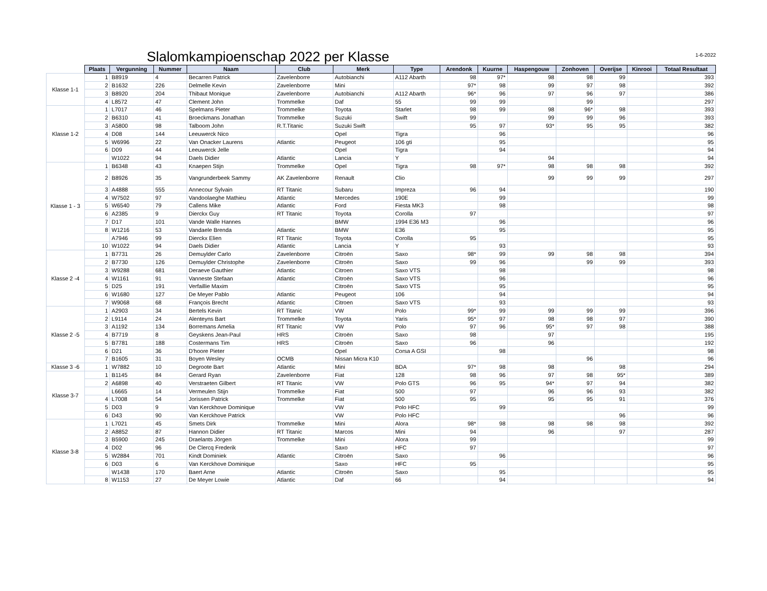Slalomkampioenschap 2022 per Klasse
1-6-2022
| | Plaats | Vergunning | Nummer | Naam | Club | Merk | Type | Arendonk | Kuurne | Haspengouw | Zonhoven | Overijse | Kinrooi | Totaal Resultaat |
| --- | --- | --- | --- | --- | --- | --- | --- | --- | --- | --- | --- | --- | --- | --- |
| Klasse 1-1 | 1 | B8919 | 4 | Becarren Patrick | Zavelenborre | Autobianchi | A112 Abarth | 98 | 97* | 98 | 98 | 99 | | 393 |
| | 2 | B1632 | 226 | Delmelle Kevin | Zavelenborre | Mini | | 97* | 98 | 99 | 97 | 98 | | 392 |
| | 3 | B8920 | 204 | Thibaut Monique | Zavelenborre | Autobianchi | A112 Abarth | 96* | 96 | 97 | 96 | 97 | | 386 |
| | 4 | L8572 | 47 | Clement John | Trommelke | Daf | 55 | 99 | 99 | | 99 | | | 297 |
| Klasse 1-2 | 1 | L7017 | 46 | Spelmans Pieter | Trommelke | Toyota | Starlet | 98 | 99 | 98 | 96* | 98 | | 393 |
| | 2 | B6310 | 41 | Broeckmans Jonathan | Trommelke | Suzuki | Swift | 99 | | 99 | 99 | 96 | | 393 |
| | 3 | A5800 | 98 | Talboom John | R.T.Titanic | Suzuki Swift | | 95 | 97 | 93* | 95 | 95 | | 382 |
| | 4 | D08 | 144 | Leeuwerck Nico | | Opel | Tigra | | 96 | | | | | 96 |
| | 5 | W6996 | 22 | Van Onacker Laurens | Atlantic | Peugeot | 106 gti | | 95 | | | | | 95 |
| | 6 | D09 | 44 | Leeuwerck Jelle | | Opel | Tigra | | 94 | | | | | 94 |
| | | W1022 | 94 | Daels Didier | Atlantic | Lancia | Y | | | 94 | | | | 94 |
| Klasse 1 - 3 | 1 | B6348 | 43 | Knaepen Stijn | Trommelke | Opel | Tigra | 98 | 97* | 98 | 98 | 98 | | 392 |
| | 2 | B8926 | 35 | Vangrunderbeek Sammy | AK Zavelenborre | Renault | Clio | | | 99 | 99 | 99 | | 297 |
| | 3 | A4888 | 555 | Annecour Sylvain | RT Titanic | Subaru | Impreza | 96 | 94 | | | | | 190 |
| | 4 | W7502 | 97 | Vandoolaeghe Mathieu | Atlantic | Mercedes | 190E | | 99 | | | | | 99 |
| | 5 | W6540 | 79 | Callens Mike | Atlantic | Ford | Fiesta MK3 | | 98 | | | | | 98 |
| | 6 | A2385 | 9 | Dierckx Guy | RT Titanic | Toyota | Corolla | 97 | | | | | | 97 |
| | 7 | D17 | 101 | Vande Walle Hannes | | BMW | 1994 E36 M3 | | 96 | | | | | 96 |
| | 8 | W1216 | 53 | Vandaele Brenda | Atlantic | BMW | E36 | | 95 | | | | | 95 |
| | | A7946 | 99 | Dierckx Elien | RT Titanic | Toyota | Corolla | 95 | | | | | | 95 |
| | 10 | W1022 | 94 | Daels Didier | Atlantic | Lancia | Y | | 93 | | | | | 93 |
| Klasse 2 -4 | 1 | B7731 | 26 | Demuylder Carlo | Zavelenborre | Citroën | Saxo | 98* | 99 | 99 | 98 | 98 | | 394 |
| | 2 | B7730 | 126 | Demuylder Christophe | Zavelenborre | Citroën | Saxo | 99 | 96 | | 99 | 99 | | 393 |
| | 3 | W9288 | 681 | Deraeve Gauthier | Atlantic | Citroen | Saxo VTS | | 98 | | | | | 98 |
| | 4 | W1161 | 91 | Vanneste Stefaan | Atlantic | Citroën | Saxo VTS | | 96 | | | | | 96 |
| | 5 | D25 | 191 | Verfaillie Maxim | | Citroën | Saxo VTS | | 95 | | | | | 95 |
| | 6 | W1680 | 127 | De Meyer Pablo | Atlantic | Peugeot | 106 | | 94 | | | | | 94 |
| | 7 | W9068 | 68 | François Brecht | Atlantic | Citroen | Saxo VTS | | 93 | | | | | 93 |
| Klasse 2 -5 | 1 | A2903 | 34 | Bertels Kevin | RT Titanic | VW | Polo | 99* | 99 | 99 | 99 | 99 | | 396 |
| | 2 | L9114 | 24 | Alenteyns Bart | Trommelke | Toyota | Yaris | 95* | 97 | 98 | 98 | 97 | | 390 |
| | 3 | A1192 | 134 | Borremans Amelia | RT Titanic | VW | Polo | 97 | 96 | 95* | 97 | 98 | | 388 |
| | 4 | B7719 | 8 | Geyskens Jean-Paul | HRS | Citroën | Saxo | 98 | | 97 | | | | 195 |
| | 5 | B7781 | 188 | Costermans Tim | HRS | Citroën | Saxo | 96 | | 96 | | | | 192 |
| | 6 | D21 | 36 | D'hoore Pieter | | Opel | Corsa A GSI | | 98 | | | | | 98 |
| | 7 | B1605 | 31 | Boyen Wesley | OCMB | Nissan Micra K10 | | | | | 96 | | | 96 |
| Klasse 3 -6 | 1 | W7882 | 10 | Degroote Bart | Atlantic | Mini | BDA | 97* | 98 | 98 | | 98 | | 294 |
| Klasse 3-7 | 1 | B1145 | 84 | Gerard Ryan | Zavelenborre | Fiat | 128 | 98 | 96 | 97 | 98 | 95* | | 389 |
| | 2 | A6898 | 40 | Verstraeten Gilbert | RT Titanic | VW | Polo GTS | 96 | 95 | 94* | 97 | 94 | | 382 |
| | | L6665 | 14 | Vermeulen Stijn | Trommelke | Fiat | 500 | 97 | | 96 | 96 | 93 | | 382 |
| | 4 | L7008 | 54 | Jorissen Patrick | Trommelke | Fiat | 500 | 95 | | 95 | 95 | 91 | | 376 |
| | 5 | D03 | 9 | Van Kerckhove Dominique | | VW | Polo HFC | | 99 | | | | | 99 |
| | 6 | D43 | 90 | Van Kerckhove Patrick | | VW | Polo HFC | | | | | 96 | | 96 |
| Klasse 3-8 | 1 | L7021 | 45 | Smets Dirk | Trommelke | Mini | Alora | 98* | 98 | 98 | 98 | 98 | | 392 |
| | 2 | A8852 | 87 | Hannon Didier | RT Titanic | Marcos | Mini | 94 | | 96 | | 97 | | 287 |
| | 3 | B5900 | 245 | Draelants Jörgen | Trommelke | Mini | Alora | 99 | | | | | | 99 |
| | 4 | D02 | 96 | De Clercq Frederik | | Saxo | HFC | 97 | | | | | | 97 |
| | 5 | W2884 | 701 | Kindt Dominiek | Atlantic | Citroën | Saxo | | 96 | | | | | 96 |
| | 6 | D03 | 6 | Van Kerckhove Dominique | | Saxo | HFC | 95 | | | | | | 95 |
| | | W1438 | 170 | Baert Arne | Atlantic | Citroën | Saxo | | 95 | | | | | 95 |
| | 8 | W1153 | 27 | De Meyer Lowie | Atlantic | Daf | 66 | | 94 | | | | | 94 |